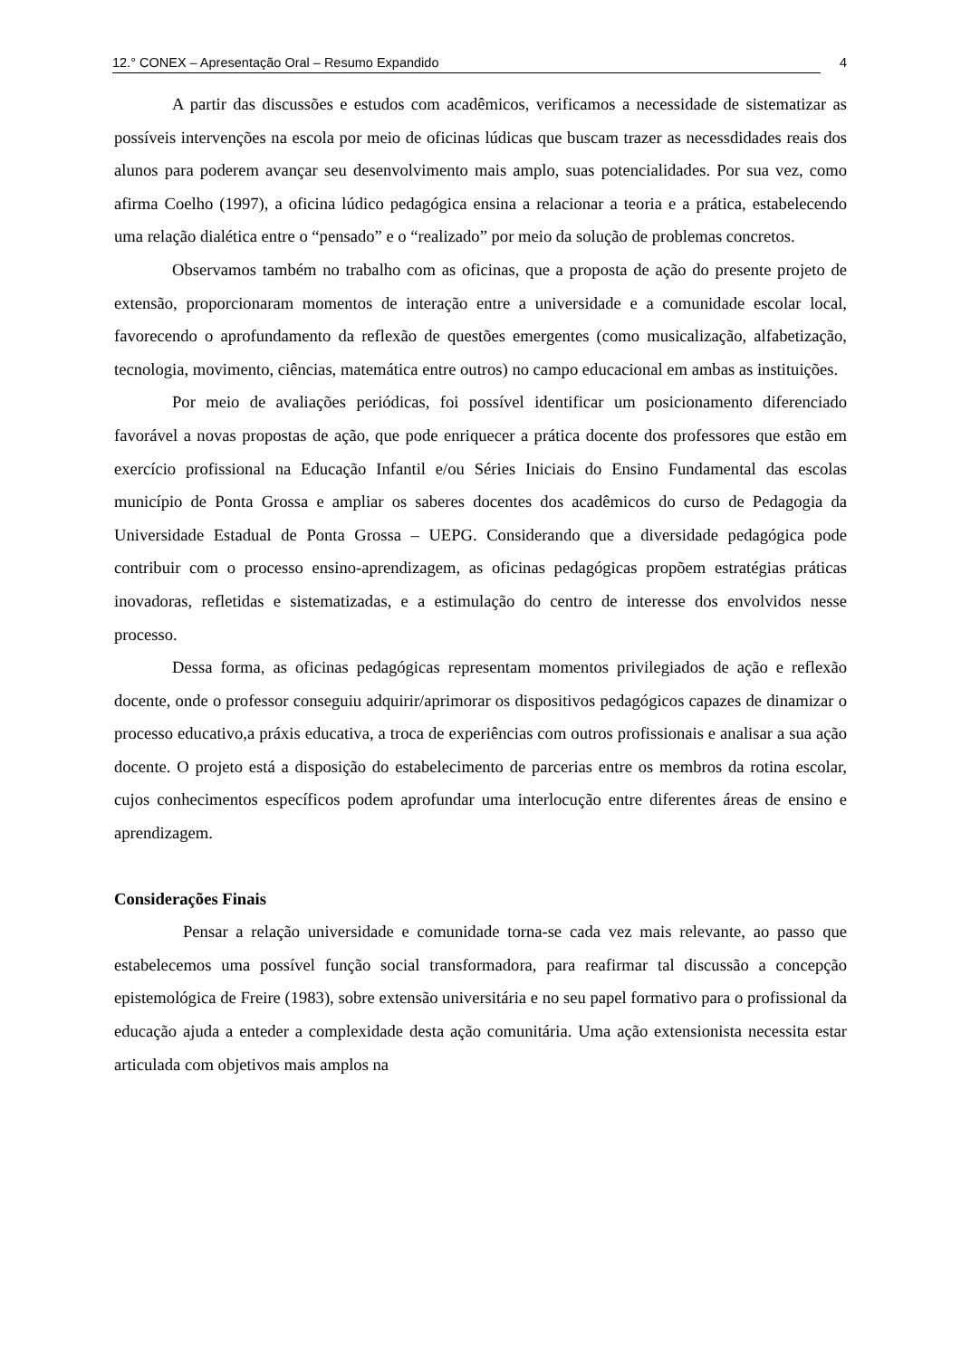12.° CONEX – Apresentação Oral – Resumo Expandido 4
A partir das discussões e estudos com acadêmicos, verificamos a necessidade de sistematizar as possíveis intervenções na escola por meio de oficinas lúdicas que buscam trazer as necessdidades reais dos alunos para poderem avançar seu desenvolvimento mais amplo, suas potencialidades. Por sua vez, como afirma Coelho (1997), a oficina lúdico pedagógica ensina a relacionar a teoria e a prática, estabelecendo uma relação dialética entre o “pensado” e o “realizado” por meio da solução de problemas concretos.
Observamos também no trabalho com as oficinas, que a proposta de ação do presente projeto de extensão, proporcionaram momentos de interação entre a universidade e a comunidade escolar local, favorecendo o aprofundamento da reflexão de questões emergentes (como musicalização, alfabetização, tecnologia, movimento, ciências, matemática entre outros) no campo educacional em ambas as instituições.
Por meio de avaliações periódicas, foi possível identificar um posicionamento diferenciado favorável a novas propostas de ação, que pode enriquecer a prática docente dos professores que estão em exercício profissional na Educação Infantil e/ou Séries Iniciais do Ensino Fundamental das escolas município de Ponta Grossa e ampliar os saberes docentes dos acadêmicos do curso de Pedagogia da Universidade Estadual de Ponta Grossa – UEPG. Considerando que a diversidade pedagógica pode contribuir com o processo ensino-aprendizagem, as oficinas pedagógicas propõem estratégias práticas inovadoras, refletidas e sistematizadas, e a estimulação do centro de interesse dos envolvidos nesse processo.
Dessa forma, as oficinas pedagógicas representam momentos privilegiados de ação e reflexão docente, onde o professor conseguiu adquirir/aprimorar os dispositivos pedagógicos capazes de dinamizar o processo educativo,a práxis educativa, a troca de experiências com outros profissionais e analisar a sua ação docente. O projeto está a disposição do estabelecimento de parcerias entre os membros da rotina escolar, cujos conhecimentos específicos podem aprofundar uma interlocução entre diferentes áreas de ensino e aprendizagem.
Considerações Finais
Pensar a relação universidade e comunidade torna-se cada vez mais relevante, ao passo que estabelecemos uma possível função social transformadora, para reafirmar tal discussão a concepção epistemológica de Freire (1983), sobre extensão universitária e no seu papel formativo para o profissional da educação ajuda a enteder a complexidade desta ação comunitária. Uma ação extensionista necessita estar articulada com objetivos mais amplos na